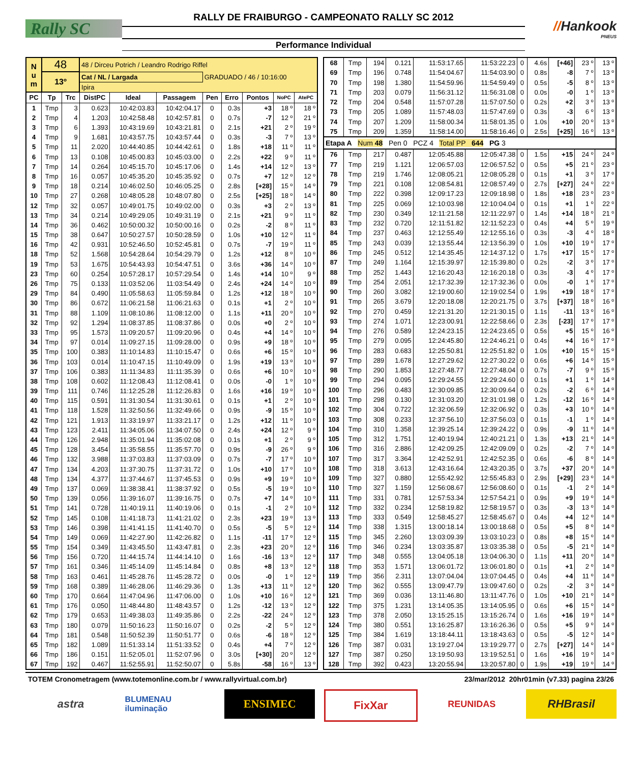Rally SC
RALLY DE FRAIBURGO - CAMPEONATO RALLY SC 2012
Performance Individual
//Hankook
PNEUS
| N u m | 48 | | 48 / Dirceu Potrich / Leandro Rodrigo Riffel | | | | | | | |
| | 13º | | Cat / NL / Largada | | | GRADUADO / 46 / 10:16:00 | | | | |
| | | | Ipira | | | | | | | |
| PC | Tp | Trc | DistPC | Ideal | Passagem | Pen | Erro | Pontos | NoPC | AtePC |
| 1 | Tmp | 3 | 0.623 | 10:42:03.83 | 10:42:04.17 | 0 | 0.3s | +3 | 18 º | 18 º |
| 2 | Tmp | 4 | 1.203 | 10:42:58.48 | 10:42:57.81 | 0 | 0.7s | -7 | 12 º | 21 º |
| 3 | Tmp | 6 | 1.393 | 10:43:19.69 | 10:43:21.81 | 0 | 2.1s | +21 | 2 º | 19 º |
| 4 | Tmp | 9 | 1.681 | 10:43:57.75 | 10:43:57.44 | 0 | 0.3s | -3 | 7 º | 13 º |
| 5 | Tmp | 11 | 2.020 | 10:44:40.85 | 10:44:42.61 | 0 | 1.8s | +18 | 11 º | 11 º |
| 6 | Tmp | 13 | 0.108 | 10:45:00.83 | 10:45:03.00 | 0 | 2.2s | +22 | 9 º | 11 º |
| 7 | Tmp | 14 | 0.264 | 10:45:15.70 | 10:45:17.06 | 0 | 1.4s | +14 | 12 º | 13 º |
| 8 | Tmp | 16 | 0.057 | 10:45:35.20 | 10:45:35.92 | 0 | 0.7s | +7 | 12 º | 12 º |
| 9 | Tmp | 18 | 0.214 | 10:46:02.50 | 10:46:05.25 | 0 | 2.8s | [+28] | 15 º | 14 º |
| 10 | Tmp | 27 | 0.268 | 10:48:05.28 | 10:48:07.80 | 0 | 2.5s | [+25] | 18 º | 14 º |
| 12 | Tmp | 32 | 0.057 | 10:49:01.75 | 10:49:02.00 | 0 | 0.3s | +3 | 2 º | 13 º |
| 13 | Tmp | 34 | 0.214 | 10:49:29.05 | 10:49:31.19 | 0 | 2.1s | +21 | 9 º | 11 º |
| 14 | Tmp | 36 | 0.462 | 10:50:00.32 | 10:50:00.16 | 0 | 0.2s | -2 | 8 º | 11 º |
| 15 | Tmp | 38 | 0.647 | 10:50:27.57 | 10:50:28.59 | 0 | 1.0s | +10 | 12 º | 11 º |
| 16 | Tmp | 42 | 0.931 | 10:52:46.50 | 10:52:45.81 | 0 | 0.7s | -7 | 19 º | 11 º |
| 18 | Tmp | 52 | 1.568 | 10:54:28.64 | 10:54:29.79 | 0 | 1.2s | +12 | 8 º | 10 º |
| 19 | Tmp | 53 | 1.675 | 10:54:43.93 | 10:54:47.51 | 0 | 3.6s | +36 | 14 º | 10 º |
| 23 | Tmp | 60 | 0.254 | 10:57:28.17 | 10:57:29.54 | 0 | 1.4s | +14 | 10 º | 9 º |
| 26 | Tmp | 75 | 0.133 | 11:03:52.06 | 11:03:54.49 | 0 | 2.4s | +24 | 14 º | 10 º |
| 29 | Tmp | 84 | 0.490 | 11:05:58.63 | 11:05:59.84 | 0 | 1.2s | +12 | 18 º | 10 º |
| 30 | Tmp | 86 | 0.672 | 11:06:21.58 | 11:06:21.63 | 0 | 0.1s | +1 | 2 º | 10 º |
| 31 | Tmp | 88 | 1.109 | 11:08:10.86 | 11:08:12.00 | 0 | 1.1s | +11 | 20 º | 10 º |
| 32 | Tmp | 92 | 1.294 | 11:08:37.85 | 11:08:37.86 | 0 | 0.0s | +0 | 2 º | 10 º |
| 33 | Tmp | 95 | 1.573 | 11:09:20.57 | 11:09:20.96 | 0 | 0.4s | +4 | 14 º | 10 º |
| 34 | Tmp | 97 | 0.014 | 11:09:27.15 | 11:09:28.00 | 0 | 0.9s | +9 | 18 º | 10 º |
| 35 | Tmp | 100 | 0.383 | 11:10:14.83 | 11:10:15.47 | 0 | 0.6s | +6 | 15 º | 10 º |
| 36 | Tmp | 103 | 0.014 | 11:10:47.15 | 11:10:49.09 | 0 | 1.9s | +19 | 13 º | 10 º |
| 37 | Tmp | 106 | 0.383 | 11:11:34.83 | 11:11:35.39 | 0 | 0.6s | +6 | 10 º | 10 º |
| 38 | Tmp | 108 | 0.602 | 11:12:08.43 | 11:12:08.41 | 0 | 0.0s | -0 | 1 º | 10 º |
| 39 | Tmp | 111 | 0.746 | 11:12:25.28 | 11:12:26.83 | 0 | 1.6s | +16 | 19 º | 10 º |
| 40 | Tmp | 115 | 0.591 | 11:31:30.54 | 11:31:30.61 | 0 | 0.1s | +1 | 2 º | 10 º |
| 41 | Tmp | 118 | 1.528 | 11:32:50.56 | 11:32:49.66 | 0 | 0.9s | -9 | 15 º | 10 º |
| 42 | Tmp | 121 | 1.913 | 11:33:19.97 | 11:33:21.17 | 0 | 1.2s | +12 | 11 º | 10 º |
| 43 | Tmp | 123 | 2.411 | 11:34:05.06 | 11:34:07.50 | 0 | 2.4s | +24 | 12 º | 9 º |
| 44 | Tmp | 126 | 2.948 | 11:35:01.94 | 11:35:02.08 | 0 | 0.1s | +1 | 2 º | 9 º |
| 45 | Tmp | 128 | 3.454 | 11:35:58.55 | 11:35:57.70 | 0 | 0.9s | -9 | 26 º | 9 º |
| 46 | Tmp | 132 | 3.988 | 11:37:03.83 | 11:37:03.09 | 0 | 0.7s | -7 | 17 º | 10 º |
| 47 | Tmp | 134 | 4.203 | 11:37:30.75 | 11:37:31.72 | 0 | 1.0s | +10 | 17 º | 10 º |
| 48 | Tmp | 134 | 4.377 | 11:37:44.67 | 11:37:45.53 | 0 | 0.9s | +9 | 19 º | 10 º |
| 49 | Tmp | 137 | 0.069 | 11:38:38.41 | 11:38:37.92 | 0 | 0.5s | -5 | 19 º | 10 º |
| 50 | Tmp | 139 | 0.056 | 11:39:16.07 | 11:39:16.75 | 0 | 0.7s | +7 | 14 º | 10 º |
| 51 | Tmp | 141 | 0.728 | 11:40:19.11 | 11:40:19.06 | 0 | 0.1s | -1 | 2 º | 10 º |
| 52 | Tmp | 145 | 0.108 | 11:41:18.73 | 11:41:21.02 | 0 | 2.3s | +23 | 19 º | 13 º |
| 53 | Tmp | 146 | 0.398 | 11:41:41.15 | 11:41:40.70 | 0 | 0.5s | -5 | 5 º | 12 º |
| 54 | Tmp | 149 | 0.069 | 11:42:27.90 | 11:42:26.82 | 0 | 1.1s | -11 | 17 º | 12 º |
| 55 | Tmp | 154 | 0.349 | 11:43:45.50 | 11:43:47.81 | 0 | 2.3s | +23 | 20 º | 12 º |
| 56 | Tmp | 156 | 0.720 | 11:44:15.74 | 11:44:14.10 | 0 | 1.6s | -16 | 13 º | 12 º |
| 57 | Tmp | 161 | 0.346 | 11:45:14.09 | 11:45:14.84 | 0 | 0.8s | +8 | 13 º | 12 º |
| 58 | Tmp | 163 | 0.461 | 11:45:28.76 | 11:45:28.72 | 0 | 0.0s | -0 | 1 º | 12 º |
| 59 | Tmp | 168 | 0.389 | 11:46:28.06 | 11:46:29.36 | 0 | 1.3s | +13 | 11 º | 12 º |
| 60 | Tmp | 170 | 0.664 | 11:47:04.96 | 11:47:06.00 | 0 | 1.0s | +10 | 16 º | 12 º |
| 61 | Tmp | 176 | 0.050 | 11:48:44.80 | 11:48:43.57 | 0 | 1.2s | -12 | 13 º | 12 º |
| 62 | Tmp | 179 | 0.653 | 11:49:38.03 | 11:49:35.86 | 0 | 2.2s | -22 | 24 º | 12 º |
| 63 | Tmp | 180 | 0.079 | 11:50:16.23 | 11:50:16.07 | 0 | 0.2s | -2 | 5 º | 12 º |
| 64 | Tmp | 181 | 0.548 | 11:50:52.39 | 11:50:51.77 | 0 | 0.6s | -6 | 18 º | 12 º |
| 65 | Tmp | 182 | 1.089 | 11:51:33.14 | 11:51:33.52 | 0 | 0.4s | +4 | 7 º | 12 º |
| 66 | Tmp | 186 | 0.151 | 11:52:05.01 | 11:52:07.96 | 0 | 3.0s | [+30] | 20 º | 12 º |
| 67 | Tmp | 192 | 0.467 | 11:52:55.91 | 11:52:50.07 | 0 | 5.8s | -58 | 16 º | 13 º |
| 68 | Tmp | 194 | 0.121 | 11:53:17.65 | 11:53:22.23 | 0 | 4.6s | [+46] | 23 º | 13 º |
| 69 | Tmp | 196 | 0.748 | 11:54:04.67 | 11:54:03.90 | 0 | 0.8s | -8 | 7 º | 13 º |
| 70 | Tmp | 198 | 1.380 | 11:54:59.96 | 11:54:59.49 | 0 | 0.5s | -5 | 8 º | 13 º |
| 71 | Tmp | 203 | 0.079 | 11:56:31.12 | 11:56:31.08 | 0 | 0.0s | -0 | 1 º | 13 º |
| 72 | Tmp | 204 | 0.548 | 11:57:07.28 | 11:57:07.50 | 0 | 0.2s | +2 | 3 º | 13 º |
| 73 | Tmp | 205 | 1.089 | 11:57:48.03 | 11:57:47.69 | 0 | 0.3s | -3 | 6 º | 13 º |
| 74 | Tmp | 207 | 1.209 | 11:58:00.34 | 11:58:01.35 | 0 | 1.0s | +10 | 20 º | 13 º |
| 75 | Tmp | 209 | 1.359 | 11:58:14.00 | 11:58:16.46 | 0 | 2.5s | [+25] | 16 º | 13 º |
| Etapa A Num 48 Pen 0 PCZ 4 Total PP 644 PG 3 | | | | | | | | | | |
| 76 | Tmp | 217 | 0.487 | 12:05:45.88 | 12:05:47.38 | 0 | 1.5s | +15 | 24 º | 24 º |
| 77 | Tmp | 219 | 1.121 | 12:06:57.03 | 12:06:57.52 | 0 | 0.5s | +5 | 21 º | 23 º |
| 78 | Tmp | 219 | 1.746 | 12:08:05.21 | 12:08:05.28 | 0 | 0.1s | +1 | 3 º | 17 º |
| 79 | Tmp | 221 | 0.108 | 12:08:54.81 | 12:08:57.49 | 0 | 2.7s | [+27] | 24 º | 22 º |
| 80 | Tmp | 222 | 0.398 | 12:09:17.23 | 12:09:18.98 | 0 | 1.8s | +18 | 23 º | 23 º |
| 81 | Tmp | 225 | 0.069 | 12:10:03.98 | 12:10:04.04 | 0 | 0.1s | +1 | 1 º | 22 º |
| 82 | Tmp | 230 | 0.349 | 12:11:21.58 | 12:11:22.97 | 0 | 1.4s | +14 | 18 º | 21 º |
| 83 | Tmp | 232 | 0.720 | 12:11:51.82 | 12:11:52.23 | 0 | 0.4s | +4 | 5 º | 19 º |
| 84 | Tmp | 237 | 0.463 | 12:12:55.49 | 12:12:55.16 | 0 | 0.3s | -3 | 4 º | 18 º |
| 85 | Tmp | 243 | 0.039 | 12:13:55.44 | 12:13:56.39 | 0 | 1.0s | +10 | 19 º | 17 º |
| 86 | Tmp | 245 | 0.512 | 12:14:35.45 | 12:14:37.12 | 0 | 1.7s | +17 | 15 º | 17 º |
| 87 | Tmp | 249 | 1.164 | 12:15:39.97 | 12:15:39.80 | 0 | 0.2s | -2 | 3 º | 17 º |
| 88 | Tmp | 252 | 1.443 | 12:16:20.43 | 12:16:20.18 | 0 | 0.3s | -3 | 4 º | 17 º |
| 89 | Tmp | 254 | 2.051 | 12:17:32.39 | 12:17:32.36 | 0 | 0.0s | -0 | 1 º | 17 º |
| 90 | Tmp | 260 | 3.082 | 12:19:00.60 | 12:19:02.54 | 0 | 1.9s | +19 | 18 º | 17 º |
| 91 | Tmp | 265 | 3.679 | 12:20:18.08 | 12:20:21.75 | 0 | 3.7s | [+37] | 18 º | 16 º |
| 92 | Tmp | 270 | 0.459 | 12:21:31.20 | 12:21:30.15 | 0 | 1.1s | -11 | 13 º | 16 º |
| 93 | Tmp | 274 | 1.071 | 12:23:00.91 | 12:22:58.66 | 0 | 2.3s | [-23] | 17 º | 17 º |
| 94 | Tmp | 276 | 0.589 | 12:24:23.15 | 12:24:23.65 | 0 | 0.5s | +5 | 15 º | 16 º |
| 95 | Tmp | 279 | 0.095 | 12:24:45.80 | 12:24:46.21 | 0 | 0.4s | +4 | 16 º | 17 º |
| 96 | Tmp | 283 | 0.683 | 12:25:50.81 | 12:25:51.82 | 0 | 1.0s | +10 | 15 º | 15 º |
| 97 | Tmp | 289 | 1.678 | 12:27:29.62 | 12:27:30.22 | 0 | 0.6s | +6 | 14 º | 15 º |
| 98 | Tmp | 290 | 1.853 | 12:27:48.77 | 12:27:48.04 | 0 | 0.7s | -7 | 9 º | 15 º |
| 99 | Tmp | 294 | 0.095 | 12:29:24.55 | 12:29:24.60 | 0 | 0.1s | +1 | 1 º | 14 º |
| 100 | Tmp | 296 | 0.483 | 12:30:09.85 | 12:30:09.64 | 0 | 0.2s | -2 | 6 º | 14 º |
| 101 | Tmp | 298 | 0.130 | 12:31:03.20 | 12:31:01.98 | 0 | 1.2s | -12 | 16 º | 14 º |
| 102 | Tmp | 304 | 0.722 | 12:32:06.59 | 12:32:06.92 | 0 | 0.3s | +3 | 10 º | 14 º |
| 103 | Tmp | 308 | 0.233 | 12:37:56.10 | 12:37:56.03 | 0 | 0.1s | -1 | 1 º | 14 º |
| 104 | Tmp | 310 | 1.358 | 12:39:25.14 | 12:39:24.22 | 0 | 0.9s | -9 | 11 º | 14 º |
| 105 | Tmp | 312 | 1.751 | 12:40:19.94 | 12:40:21.21 | 0 | 1.3s | +13 | 21 º | 14 º |
| 106 | Tmp | 316 | 2.886 | 12:42:09.25 | 12:42:09.09 | 0 | 0.2s | -2 | 7 º | 14 º |
| 107 | Tmp | 317 | 3.364 | 12:42:52.91 | 12:42:52.35 | 0 | 0.6s | -6 | 8 º | 14 º |
| 108 | Tmp | 318 | 3.613 | 12:43:16.64 | 12:43:20.35 | 0 | 3.7s | +37 | 20 º | 14 º |
| 109 | Tmp | 327 | 0.880 | 12:55:42.92 | 12:55:45.83 | 0 | 2.9s | [+29] | 23 º | 14 º |
| 110 | Tmp | 327 | 1.159 | 12:56:08.67 | 12:56:08.60 | 0 | 0.1s | -1 | 2 º | 14 º |
| 111 | Tmp | 331 | 0.781 | 12:57:53.34 | 12:57:54.21 | 0 | 0.9s | +9 | 19 º | 14 º |
| 112 | Tmp | 332 | 0.234 | 12:58:19.82 | 12:58:19.57 | 0 | 0.3s | -3 | 13 º | 14 º |
| 113 | Tmp | 333 | 0.549 | 12:58:45.27 | 12:58:45.67 | 0 | 0.4s | +4 | 12 º | 14 º |
| 114 | Tmp | 338 | 1.315 | 13:00:18.14 | 13:00:18.68 | 0 | 0.5s | +5 | 8 º | 14 º |
| 115 | Tmp | 345 | 2.260 | 13:03:09.39 | 13:03:10.23 | 0 | 0.8s | +8 | 15 º | 14 º |
| 116 | Tmp | 346 | 0.234 | 13:03:35.87 | 13:03:35.38 | 0 | 0.5s | -5 | 21 º | 14 º |
| 117 | Tmp | 348 | 0.555 | 13:04:05.18 | 13:04:06.30 | 0 | 1.1s | +11 | 20 º | 14 º |
| 118 | Tmp | 353 | 1.571 | 13:06:01.72 | 13:06:01.80 | 0 | 0.1s | +1 | 2 º | 14 º |
| 119 | Tmp | 356 | 2.311 | 13:07:04.04 | 13:07:04.45 | 0 | 0.4s | +4 | 11 º | 14 º |
| 120 | Tmp | 362 | 0.555 | 13:09:47.79 | 13:09:47.60 | 0 | 0.2s | -2 | 3 º | 14 º |
| 121 | Tmp | 369 | 0.036 | 13:11:46.80 | 13:11:47.76 | 0 | 1.0s | +10 | 21 º | 14 º |
| 122 | Tmp | 375 | 1.231 | 13:14:05.35 | 13:14:05.95 | 0 | 0.6s | +6 | 15 º | 14 º |
| 123 | Tmp | 378 | 2.050 | 13:15:25.15 | 13:15:26.74 | 0 | 1.6s | +16 | 19 º | 14 º |
| 124 | Tmp | 380 | 0.551 | 13:16:25.87 | 13:16:26.36 | 0 | 0.5s | +5 | 9 º | 14 º |
| 125 | Tmp | 384 | 1.619 | 13:18:44.11 | 13:18:43.63 | 0 | 0.5s | -5 | 12 º | 14 º |
| 126 | Tmp | 387 | 0.031 | 13:19:27.04 | 13:19:29.77 | 0 | 2.7s | [+27] | 14 º | 14 º |
| 127 | Tmp | 387 | 0.250 | 13:19:50.93 | 13:19:52.51 | 0 | 1.6s | +16 | 19 º | 14 º |
| 128 | Tmp | 392 | 0.423 | 13:20:55.94 | 13:20:57.80 | 0 | 1.9s | +19 | 19 º | 14 º |
TOTEM Cronometragem (www.totemonline.com.br / www.rallyvirtual.com.br) 23/mar/2012 20hr01min (v7.33) pagina 23/26
astra
BLUMENAU iluminação
ENSIMEC FixXar
REUNIDAS
RHBrasil